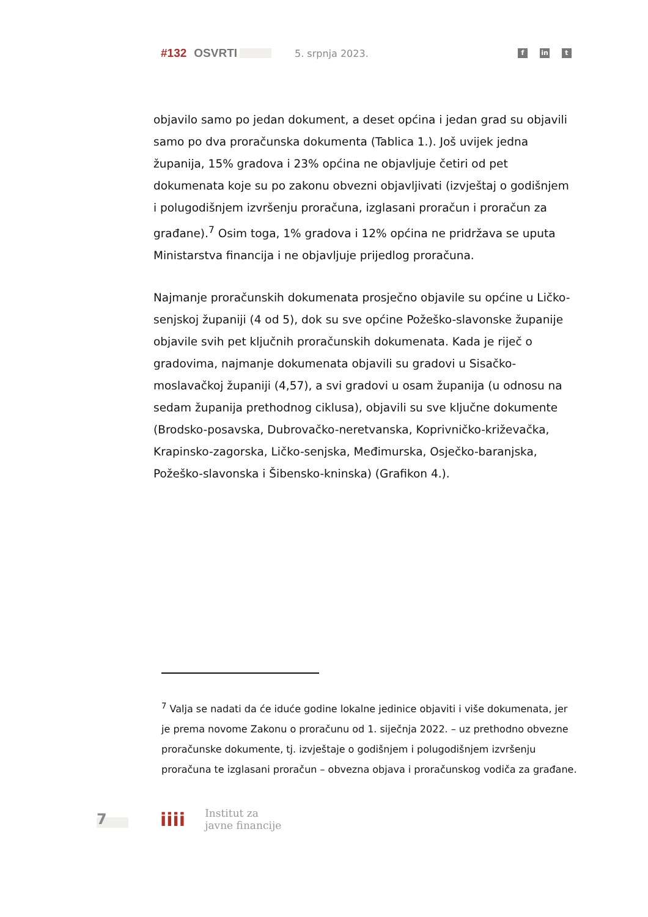#132 OSVRTI 5. srpnja 2023.
fin t
objavilo samo po jedan dokument, a deset općina i jedan grad su objavili samo po dva proračunska dokumenta (Tablica 1.). Još uvijek jedna županija, 15% gradova i 23% općina ne objavljuje četiri od pet dokumenata koje su po zakonu obvezni objavljivati (izvještaj o godišnjem i polugodišnjem izvršenju proračuna, izglasani proračun i proračun za građane).<sup>7</sup> Osim toga, 1% gradova i 12% općina ne pridržava se uputa Ministarstva financija i ne objavljuje prijedlog proračuna.
Najmanje proračunskih dokumenata prosječno objavile su općine u Ličko-senjskoj županiji (4 od 5), dok su sve općine Požeško-slavonske županije objavile svih pet ključnih proračunskih dokumenata. Kada je riječ o gradovima, najmanje dokumenata objavili su gradovi u Sisačko-moslavačkoj županiji (4,57), a svi gradovi u osam županija (u odnosu na sedam županija prethodnog ciklusa), objavili su sve ključne dokumente (Brodsko-posavska, Dubrovačko-neretvanska, Koprivničko-križevačka, Krapinsko-zagorska, Ličko-senjska, Međimurska, Osječko-baranjska, Požeško-slavonska i Šibensko-kninska) (Grafikon 4.).
<sup>7</sup> Valja se nadati da će iduće godine lokalne jedinice objaviti i više dokumenata, jer je prema novome Zakonu o proračunu od 1. siječnja 2022. – uz prethodno obvezne proračunske dokumente, tj. izvještaje o godišnjem i polugodišnjem izvršenju proračuna te izglasani proračun – obvezna objava i proračunskog vodiča za građane.
7 iiii
Institut za
javne financije